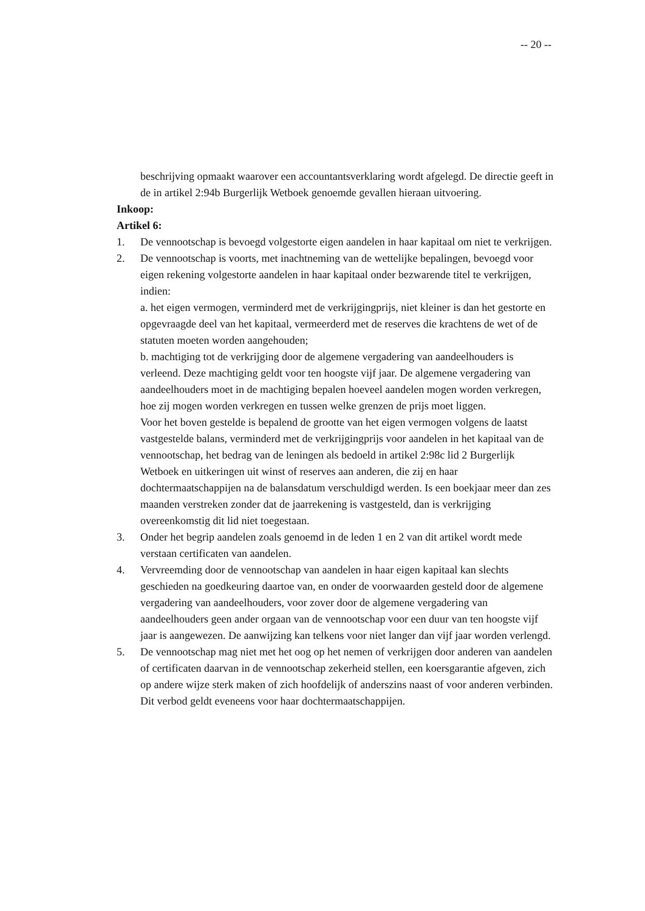-- 20 --
beschrijving opmaakt waarover een accountantsverklaring wordt afgelegd. De directie geeft in de in artikel 2:94b Burgerlijk Wetboek genoemde gevallen hieraan uitvoering.
Inkoop:
Artikel 6:
1. De vennootschap is bevoegd volgestorte eigen aandelen in haar kapitaal om niet te verkrijgen.
2. De vennootschap is voorts, met inachtneming van de wettelijke bepalingen, bevoegd voor eigen rekening volgestorte aandelen in haar kapitaal onder bezwarende titel te verkrijgen, indien:
a. het eigen vermogen, verminderd met de verkrijgingprijs, niet kleiner is dan het gestorte en opgevraagde deel van het kapitaal, vermeerderd met de reserves die krachtens de wet of de statuten moeten worden aangehouden;
b. machtiging tot de verkrijging door de algemene vergadering van aandeelhouders is verleend. Deze machtiging geldt voor ten hoogste vijf jaar. De algemene vergadering van aandeelhouders moet in de machtiging bepalen hoeveel aandelen mogen worden verkregen, hoe zij mogen worden verkregen en tussen welke grenzen de prijs moet liggen.
Voor het boven gestelde is bepalend de grootte van het eigen vermogen volgens de laatst vastgestelde balans, verminderd met de verkrijgingprijs voor aandelen in het kapitaal van de vennootschap, het bedrag van de leningen als bedoeld in artikel 2:98c lid 2 Burgerlijk Wetboek en uitkeringen uit winst of reserves aan anderen, die zij en haar dochtermaatschappijen na de balansdatum verschuldigd werden. Is een boekjaar meer dan zes maanden verstreken zonder dat de jaarrekening is vastgesteld, dan is verkrijging overeenkomstig dit lid niet toegestaan.
3. Onder het begrip aandelen zoals genoemd in de leden 1 en 2 van dit artikel wordt mede verstaan certificaten van aandelen.
4. Vervreemding door de vennootschap van aandelen in haar eigen kapitaal kan slechts geschieden na goedkeuring daartoe van, en onder de voorwaarden gesteld door de algemene vergadering van aandeelhouders, voor zover door de algemene vergadering van aandeelhouders geen ander orgaan van de vennootschap voor een duur van ten hoogste vijf jaar is aangewezen. De aanwijzing kan telkens voor niet langer dan vijf jaar worden verlengd.
5. De vennootschap mag niet met het oog op het nemen of verkrijgen door anderen van aandelen of certificaten daarvan in de vennootschap zekerheid stellen, een koersgarantie afgeven, zich op andere wijze sterk maken of zich hoofdelijk of anderszins naast of voor anderen verbinden. Dit verbod geldt eveneens voor haar dochtermaatschappijen.